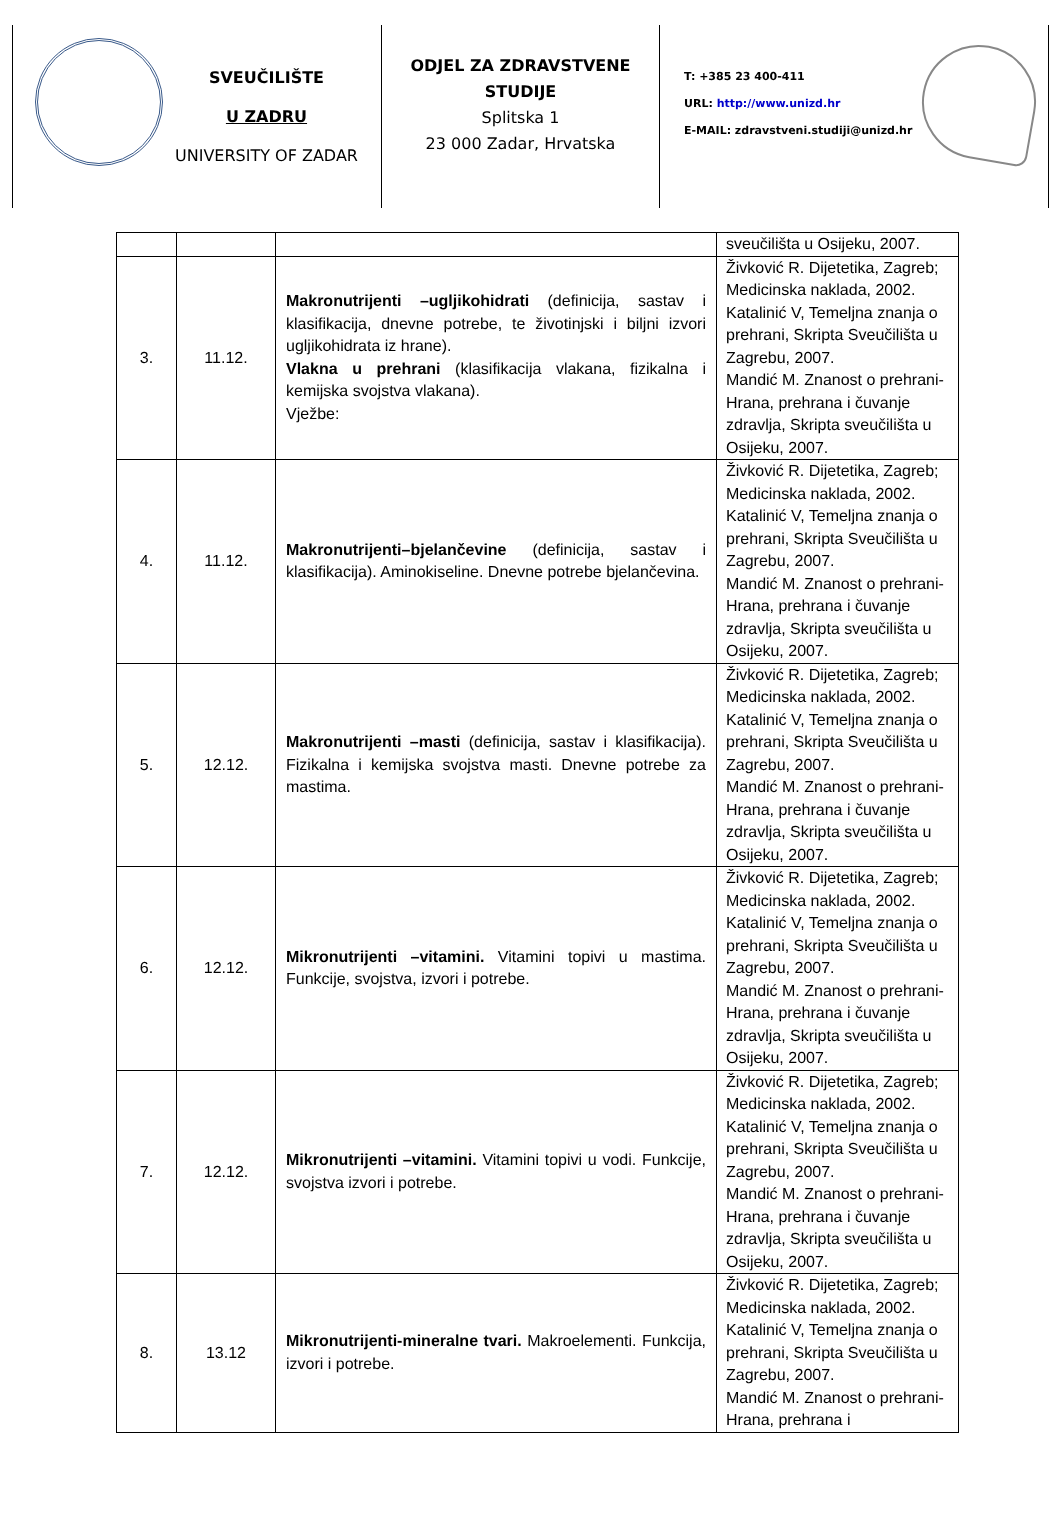SVEUČILIŠTE
U ZADRU
UNIVERSITY OF ZADAR
ODJEL ZA ZDRAVSTVENE STUDIJE
Splitska 1
23 000 Zadar, Hrvatska
T: +385 23 400-411
URL: http://www.unizd.hr
E-MAIL: zdravstveni.studiji@unizd.hr
| | | | sveučilišta u Osijeku, 2007. |
| 3. | 11.12. | Makronutrijenti –ugljikohidrati (definicija, sastav i klasifikacija, dnevne potrebe, te životinjski i biljni izvori ugljikohidrata iz hrane). Vlakna u prehrani (klasifikacija vlakana, fizikalna i kemijska svojstva vlakana). Vježbe: | Živković R. Dijetetika, Zagreb; Medicinska naklada, 2002. Katalinić V, Temeljna znanja o prehrani, Skripta Sveučilišta u Zagrebu, 2007. Mandić M. Znanost o prehrani-Hrana, prehrana i čuvanje zdravlja, Skripta sveučilišta u Osijeku, 2007. |
| 4. | 11.12. | Makronutrijenti–bjelančevine (definicija, sastav i klasifikacija). Aminokiseline. Dnevne potrebe bjelančevina. | Živković R. Dijetetika, Zagreb; Medicinska naklada, 2002. Katalinić V, Temeljna znanja o prehrani, Skripta Sveučilišta u Zagrebu, 2007. Mandić M. Znanost o prehrani-Hrana, prehrana i čuvanje zdravlja, Skripta sveučilišta u Osijeku, 2007. |
| 5. | 12.12. | Makronutrijenti –masti (definicija, sastav i klasifikacija). Fizikalna i kemijska svojstva masti. Dnevne potrebe za mastima. | Živković R. Dijetetika, Zagreb; Medicinska naklada, 2002. Katalinić V, Temeljna znanja o prehrani, Skripta Sveučilišta u Zagrebu, 2007. Mandić M. Znanost o prehrani-Hrana, prehrana i čuvanje zdravlja, Skripta sveučilišta u Osijeku, 2007. |
| 6. | 12.12. | Mikronutrijenti –vitamini. Vitamini topivi u mastima. Funkcije, svojstva, izvori i potrebe. | Živković R. Dijetetika, Zagreb; Medicinska naklada, 2002. Katalinić V, Temeljna znanja o prehrani, Skripta Sveučilišta u Zagrebu, 2007. Mandić M. Znanost o prehrani-Hrana, prehrana i čuvanje zdravlja, Skripta sveučilišta u Osijeku, 2007. |
| 7. | 12.12. | Mikronutrijenti –vitamini. Vitamini topivi u vodi. Funkcije, svojstva izvori i potrebe. | Živković R. Dijetetika, Zagreb; Medicinska naklada, 2002. Katalinić V, Temeljna znanja o prehrani, Skripta Sveučilišta u Zagrebu, 2007. Mandić M. Znanost o prehrani-Hrana, prehrana i čuvanje zdravlja, Skripta sveučilišta u Osijeku, 2007. |
| 8. | 13.12 | Mikronutrijenti-mineralne tvari. Makroelementi. Funkcija, izvori i potrebe. | Živković R. Dijetetika, Zagreb; Medicinska naklada, 2002. Katalinić V, Temeljna znanja o prehrani, Skripta Sveučilišta u Zagrebu, 2007. Mandić M. Znanost o prehrani-Hrana, prehrana i |